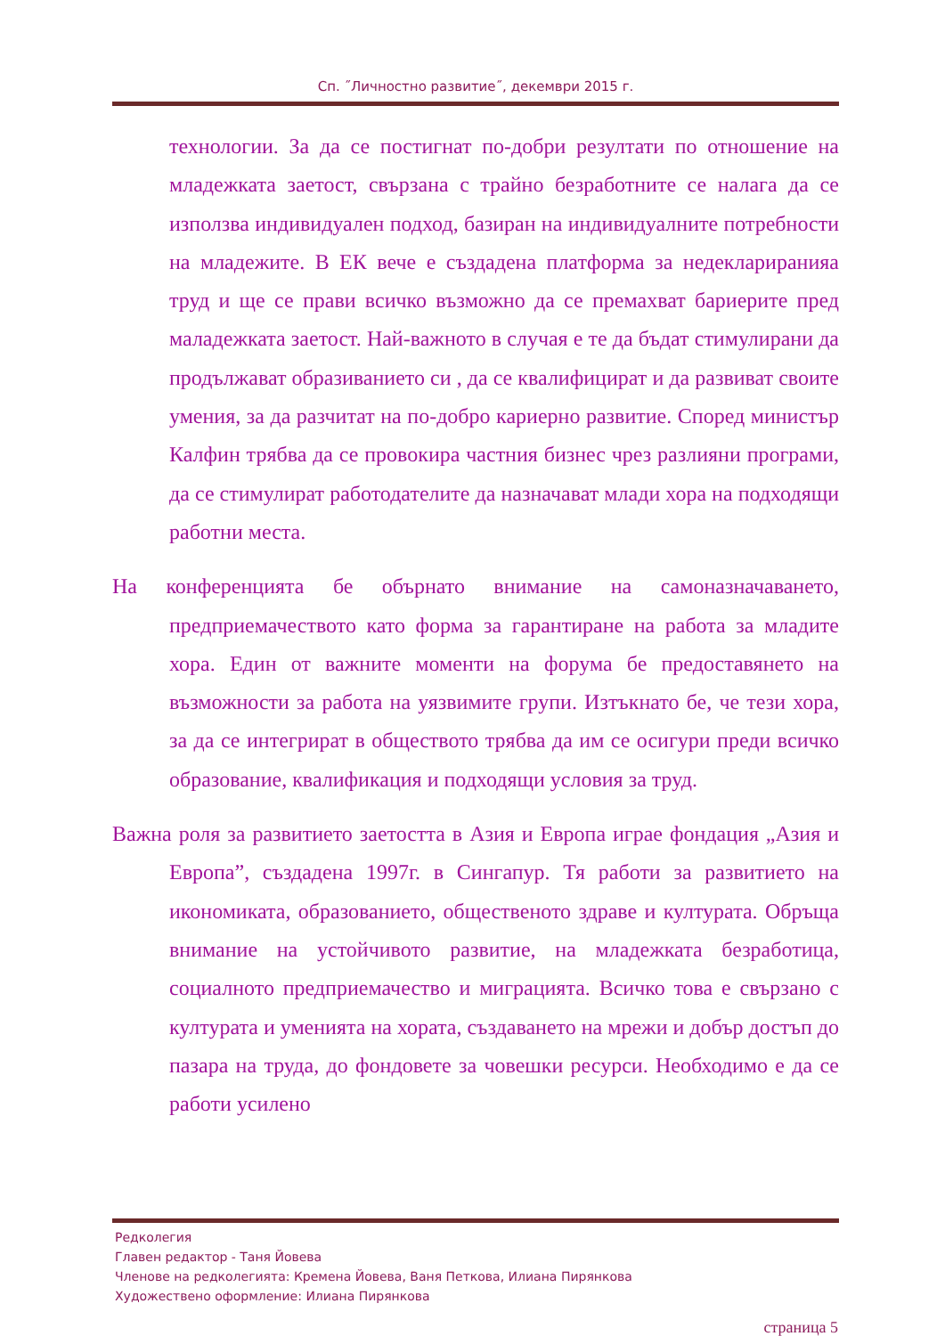Сп. ˝Личностно развитие˝, декември 2015 г.
технологии. За да се постигнат по-добри резултати по отношение на младежката заетост, свързана с трайно безработните се налага да се използва индивидуален подход, базиран на индивидуалните потребности на младежите. В ЕК вече е създадена платформа за недеклариранияа труд и ще се прави всичко възможно да се премахват бариерите пред маладежката заетост. Най-важното в случая е те да бъдат стимулирани да продължават образиванието си , да се квалифицират и да развиват своите умения, за да разчитат на по-добро кариерно развитие. Според министър Калфин трябва да се провокира частния бизнес чрез разлияни програми, да се стимулират работодателите да назначават млади хора на подходящи работни места.
На конференцията бе обърнато внимание на самоназначаването, предприемачеството като форма за гарантиране на работа за младите хора. Един от важните моменти на форума бе предоставянето на възможности за работа на уязвимите групи. Изтъкнато бе, че тези хора, за да се интегрират в обществото трябва да им се осигури преди всичко образование, квалификация и подходящи условия за труд.
Важна роля за развитието заетостта в Азия и Европа играе фондация „Азия и Европа”, създадена 1997г. в Сингапур. Тя работи за развитието на икономиката, образованието, общественото здраве и културата. Обръща внимание на устойчивото развитие, на младежката безработица, социалното предприемачество и миграцията. Всичко това е свързано с културата и уменията на хората, създаването на мрежи и добър достъп до пазара на труда, до фондовете за човешки ресурси. Необходимо е да се работи усилено
Редколегия
Главен редактор - Таня Йовева
Членове на редколегията: Кремена Йовева, Ваня Петкова, Илиана Пирянкова
Художествено оформление: Илиана Пирянкова
страница 5